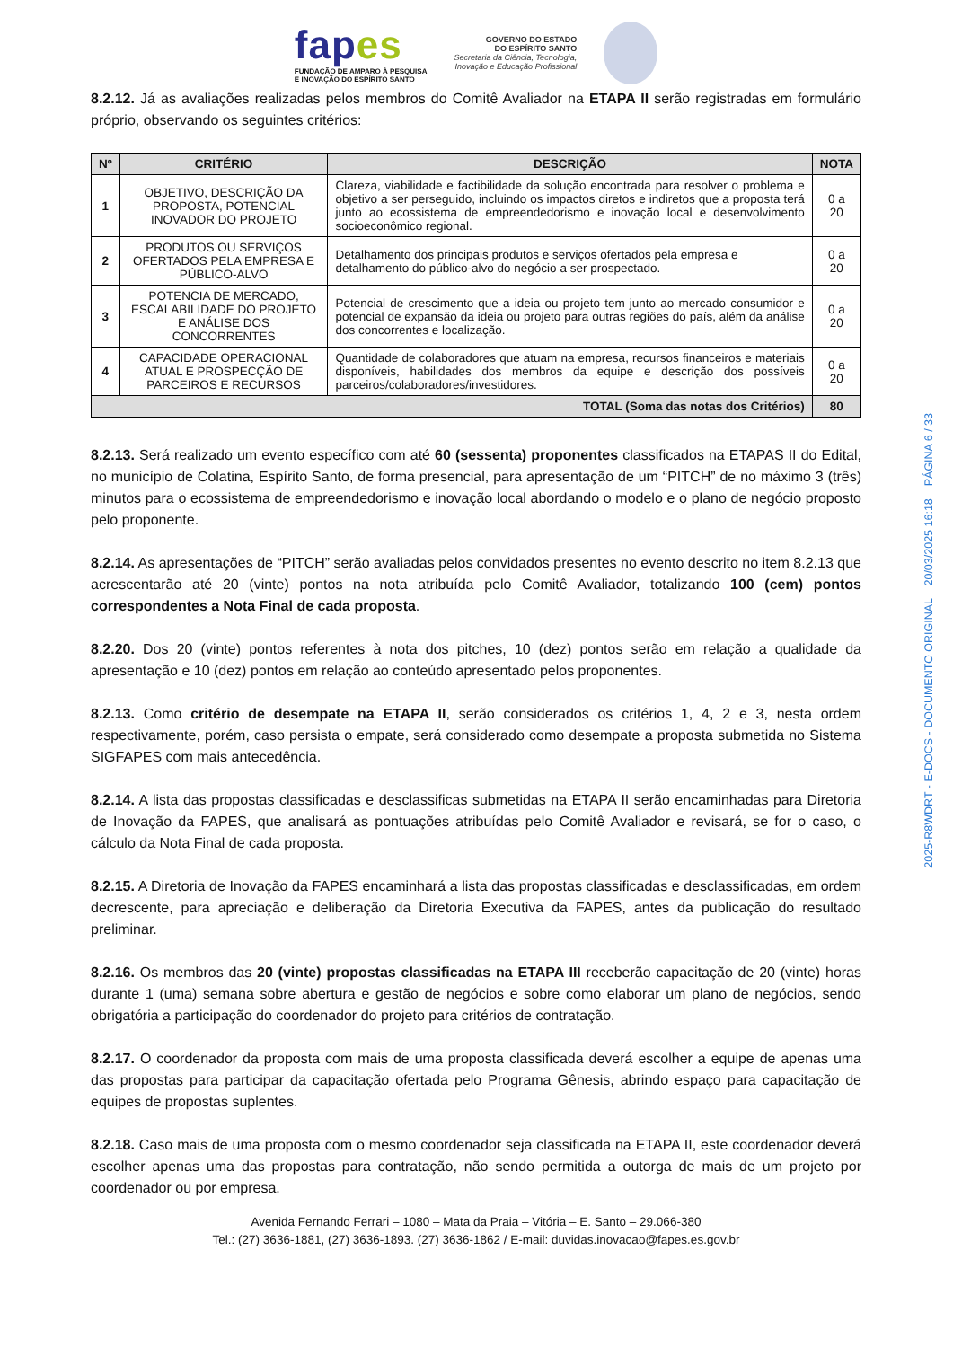fapes
FUNDAÇÃO DE AMPARO À PESQUISA
E INOVAÇÃO DO ESPÍRITO SANTO
GOVERNO DO ESTADO
DO ESPÍRITO SANTO
Secretaria da Ciência, Tecnologia,
Inovação e Educação Profissional
8.2.12. Já as avaliações realizadas pelos membros do Comitê Avaliador na ETAPA II serão registradas em formulário próprio, observando os seguintes critérios:
| Nº | CRITÉRIO | DESCRIÇÃO | NOTA |
| --- | --- | --- | --- |
| 1 | OBJETIVO, DESCRIÇÃO DA PROPOSTA, POTENCIAL INOVADOR DO PROJETO | Clareza, viabilidade e factibilidade da solução encontrada para resolver o problema e objetivo a ser perseguido, incluindo os impactos diretos e indiretos que a proposta terá junto ao ecossistema de empreendedorismo e inovação local e desenvolvimento socioeconômico regional. | 0 a 20 |
| 2 | PRODUTOS OU SERVIÇOS OFERTADOS PELA EMPRESA E PÚBLICO-ALVO | Detalhamento dos principais produtos e serviços ofertados pela empresa e detalhamento do público-alvo do negócio a ser prospectado. | 0 a 20 |
| 3 | POTENCIA DE MERCADO, ESCALABILIDADE DO PROJETO E ANÁLISE DOS CONCORRENTES | Potencial de crescimento que a ideia ou projeto tem junto ao mercado consumidor e potencial de expansão da ideia ou projeto para outras regiões do país, além da análise dos concorrentes e localização. | 0 a 20 |
| 4 | CAPACIDADE OPERACIONAL ATUAL E PROSPECÇÃO DE PARCEIROS E RECURSOS | Quantidade de colaboradores que atuam na empresa, recursos financeiros e materiais disponíveis, habilidades dos membros da equipe e descrição dos possíveis parceiros/colaboradores/investidores. | 0 a 20 |
| TOTAL (Soma das notas dos Critérios) | | | 80 |
8.2.13. Será realizado um evento específico com até 60 (sessenta) proponentes classificados na ETAPAS II do Edital, no município de Colatina, Espírito Santo, de forma presencial, para apresentação de um “PITCH” de no máximo 3 (três) minutos para o ecossistema de empreendedorismo e inovação local abordando o modelo e o plano de negócio proposto pelo proponente.
8.2.14. As apresentações de “PITCH” serão avaliadas pelos convidados presentes no evento descrito no item 8.2.13 que acrescentarão até 20 (vinte) pontos na nota atribuída pelo Comitê Avaliador, totalizando 100 (cem) pontos correspondentes a Nota Final de cada proposta.
8.2.20. Dos 20 (vinte) pontos referentes à nota dos pitches, 10 (dez) pontos serão em relação a qualidade da apresentação e 10 (dez) pontos em relação ao conteúdo apresentado pelos proponentes.
8.2.13. Como critério de desempate na ETAPA II, serão considerados os critérios 1, 4, 2 e 3, nesta ordem respectivamente, porém, caso persista o empate, será considerado como desempate a proposta submetida no Sistema SIGFAPES com mais antecedência.
8.2.14. A lista das propostas classificadas e desclassificas submetidas na ETAPA II serão encaminhadas para Diretoria de Inovação da FAPES, que analisará as pontuações atribuídas pelo Comitê Avaliador e revisará, se for o caso, o cálculo da Nota Final de cada proposta.
8.2.15. A Diretoria de Inovação da FAPES encaminhará a lista das propostas classificadas e desclassificadas, em ordem decrescente, para apreciação e deliberação da Diretoria Executiva da FAPES, antes da publicação do resultado preliminar.
8.2.16. Os membros das 20 (vinte) propostas classificadas na ETAPA III receberão capacitação de 20 (vinte) horas durante 1 (uma) semana sobre abertura e gestão de negócios e sobre como elaborar um plano de negócios, sendo obrigatória a participação do coordenador do projeto para critérios de contratação.
8.2.17. O coordenador da proposta com mais de uma proposta classificada deverá escolher a equipe de apenas uma das propostas para participar da capacitação ofertada pelo Programa Gênesis, abrindo espaço para capacitação de equipes de propostas suplentes.
8.2.18. Caso mais de uma proposta com o mesmo coordenador seja classificada na ETAPA II, este coordenador deverá escolher apenas uma das propostas para contratação, não sendo permitida a outorga de mais de um projeto por coordenador ou por empresa.
Avenida Fernando Ferrari – 1080 – Mata da Praia – Vitória – E. Santo – 29.066-380
Tel.: (27) 3636-1881, (27) 3636-1893. (27) 3636-1862 / E-mail: duvidas.inovacao@fapes.es.gov.br
2025-R8WDRT - E-DOCS - DOCUMENTO ORIGINAL 20/03/2025 16:18 PÁGINA 6 / 33